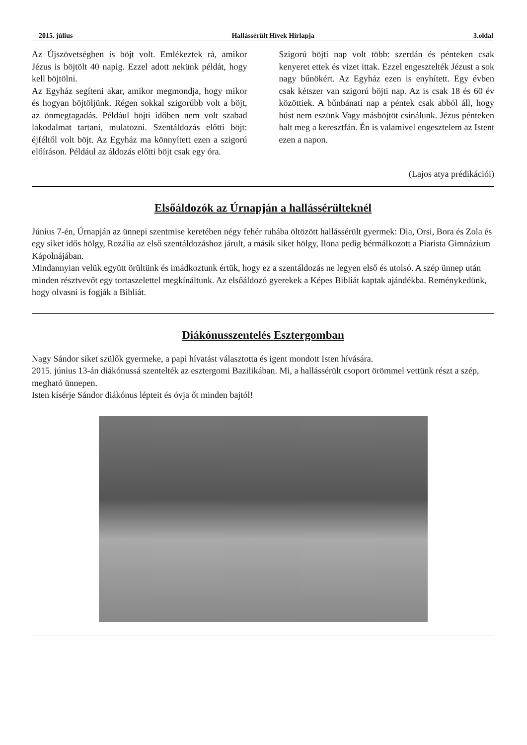2015. július Hallássérült Hívek Hírlapja 3.oldal
Az Újszövetségben is böjt volt. Emlékeztek rá, amikor Jézus is böjtölt 40 napig. Ezzel adott nekünk példát, hogy kell böjtölni.
Az Egyház segíteni akar, amikor megmondja, hogy mikor és hogyan böjtöljünk. Régen sokkal szigorúbb volt a böjt, az önmegtagadás. Például böjti időben nem volt szabad lakodalmat tartani, mulatozni. Szentáldozás előtti böjt: éjféltől volt böjt. Az Egyház ma könnyített ezen a szigorú előíráson. Például az áldozás előtti böjt csak egy óra.
Szigorú böjti nap volt több: szerdán és pénteken csak kenyeret ettek és vizet ittak. Ezzel engesztelték Jézust a sok nagy bűnökért. Az Egyház ezen is enyhített. Egy évben csak kétszer van szigorú böjti nap. Az is csak 18 és 60 év közöttiek. A bűnbánati nap a péntek csak abból áll, hogy húst nem eszünk Vagy másböjtöt csinálunk. Jézus pénteken halt meg a keresztfán. Én is valamivel engesztelem az Istent ezen a napon.
(Lajos atya prédikációi)
Elsőáldozók az Úrnapján a hallássérülteknél
Június 7-én, Úrnapján az ünnepi szentmise keretében négy fehér ruhába öltözött hallássérült gyermek: Dia, Orsi, Bora és Zola és egy siket idős hölgy, Rozália az első szentáldozáshoz járult, a másik siket hölgy, Ilona pedig bérmálkozott a Piarista Gimnázium Kápolnájában.
Mindannyian velük együtt örültünk és imádkoztunk értük, hogy ez a szentáldozás ne legyen első és utolsó. A szép ünnep után minden résztvevőt egy tortaszelettel megkínáltunk. Az elsőáldozó gyerekek a Képes Bibliát kaptak ajándékba. Reménykedünk, hogy olvasni is fogják a Bibliát.
Diákónusszentelés Esztergomban
Nagy Sándor siket szülők gyermeke, a papi hívatást választotta és igent mondott Isten hívására.
2015. június 13-án diákónussá szentelték az esztergomi Bazilikában. Mi, a hallássérült csoport örömmel vettünk részt a szép, megható ünnepen.
Isten kísérje Sándor diákónus lépteit és óvja őt minden bajtól!